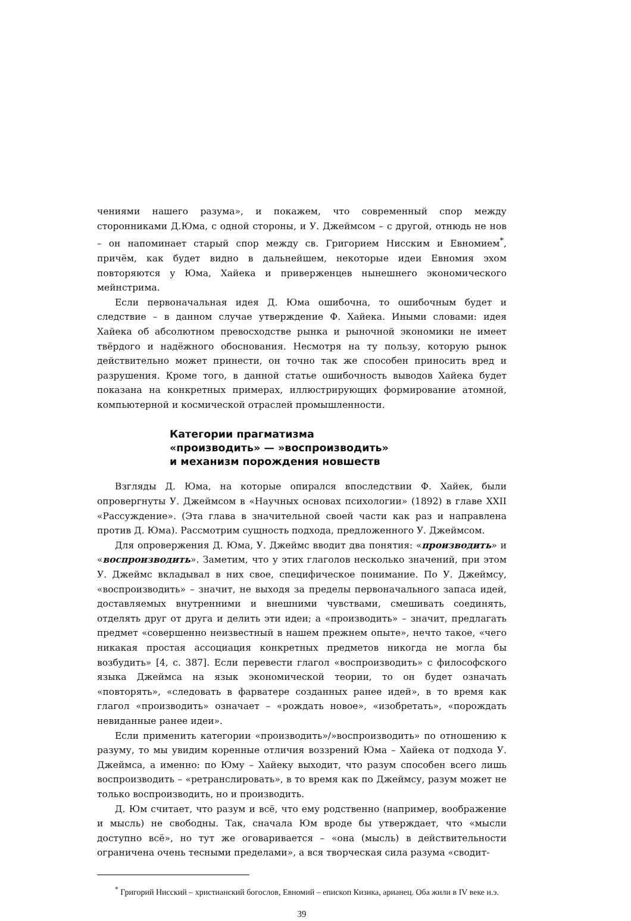чениями нашего разума», и покажем, что современный спор между сторонниками Д.Юма, с одной стороны, и У. Джеймсом – с другой, отнюдь не нов – он напоминает старый спор между св. Григорием Нисским и Евномием<sup>*</sup>, причём, как будет видно в дальнейшем, некоторые идеи Евномия эхом повторяются у Юма, Хайека и приверженцев нынешнего экономического мейнстрима.
Если первоначальная идея Д. Юма ошибочна, то ошибочным будет и следствие – в данном случае утверждение Ф. Хайека. Иными словами: идея Хайека об абсолютном превосходстве рынка и рыночной экономики не имеет твёрдого и надёжного обоснования. Несмотря на ту пользу, которую рынок действительно может принести, он точно так же способен приносить вред и разрушения. Кроме того, в данной статье ошибочность выводов Хайека будет показана на конкретных примерах, иллюстрирующих формирование атомной, компьютерной и космической отраслей промышленности.
Категории прагматизма
«производить» — »воспроизводить»
и механизм порождения новшеств
Взгляды Д. Юма, на которые опирался впоследствии Ф. Хайек, были опровергнуты У. Джеймсом в «Научных основах психологии» (1892) в главе XXII «Рассуждение». (Эта глава в значительной своей части как раз и направлена против Д. Юма). Рассмотрим сущность подхода, предложенного У. Джеймсом.
Для опровержения Д. Юма, У. Джеймс вводит два понятия: «производить» и «воспроизводить». Заметим, что у этих глаголов несколько значений, при этом У. Джеймс вкладывал в них свое, специфическое понимание. По У. Джеймсу, «воспроизводить» – значит, не выходя за пределы первоначального запаса идей, доставляемых внутренними и внешними чувствами, смешивать соединять, отделять друг от друга и делить эти идеи; а «производить» – значит, предлагать предмет «совершенно неизвестный в нашем прежнем опыте», нечто такое, «чего никакая простая ассоциация конкретных предметов никогда не могла бы возбудить» [4, с. 387]. Если перевести глагол «воспроизводить» с философского языка Джеймса на язык экономической теории, то он будет означать «повторять», «следовать в фарватере созданных ранее идей», в то время как глагол «производить» означает – «рождать новое», «изобретать», «порождать невиданные ранее идеи».
Если применить категории «производить»/»воспроизводить» по отношению к разуму, то мы увидим коренные отличия воззрений Юма – Хайека от подхода У. Джеймса, а именно: по Юму – Хайеку выходит, что разум способен всего лишь воспроизводить – «ретранслировать», в то время как по Джеймсу, разум может не только воспроизводить, но и производить.
Д. Юм считает, что разум и всё, что ему родственно (например, воображение и мысль) не свободны. Так, сначала Юм вроде бы утверждает, что «мысли доступно всё», но тут же оговаривается – «она (мысль) в действительности ограничена очень тесными пределами», а вся творческая сила разума «сводит-
<sup>*</sup> Григорий Нисский – христианский богослов, Евномий – епископ Кизика, арианец. Оба жили в IV веке н.э.
39